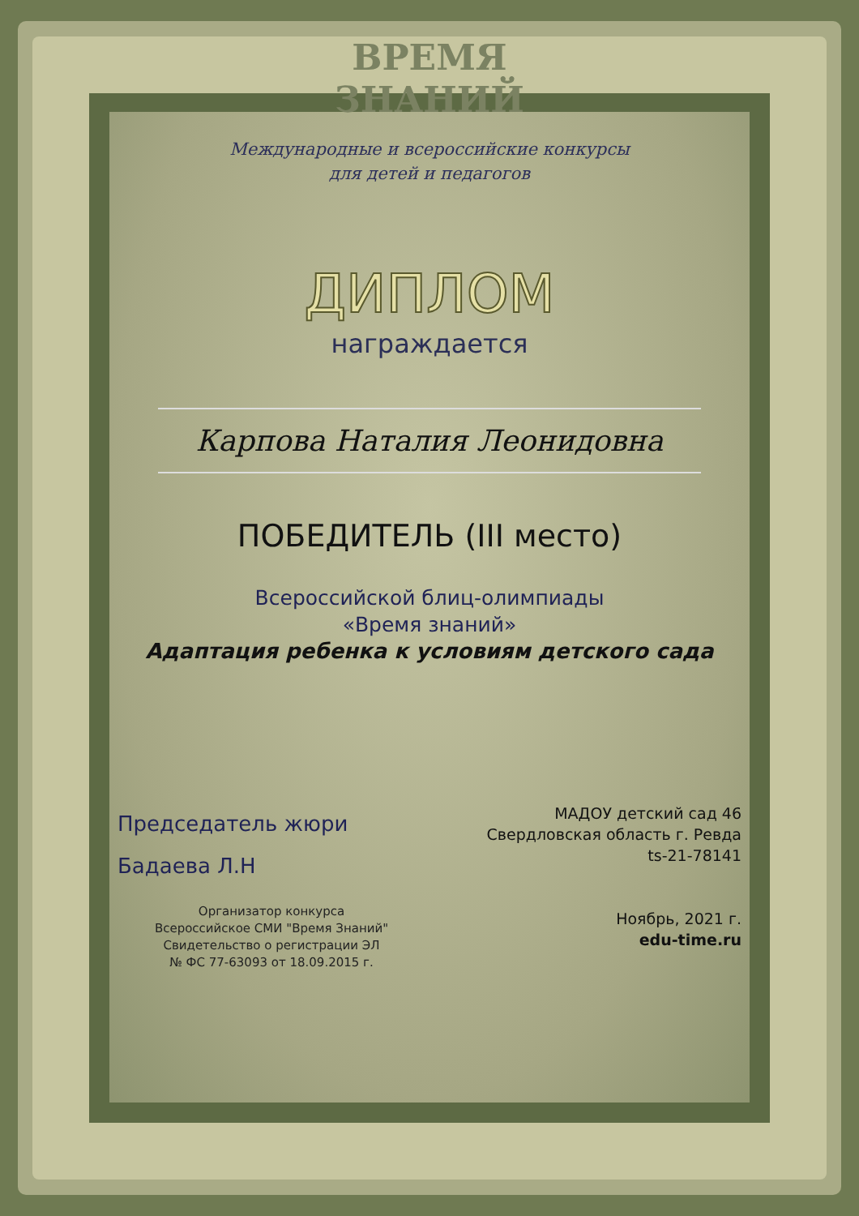ВРЕМЯ
ЗНАНИЙ
Международные и всероссийские конкурсы
для детей и педагогов
ДИПЛОМ
награждается
Карпова Наталия Леонидовна
ПОБЕДИТЕЛЬ (III место)
Всероссийской блиц-олимпиады
«Время знаний»
Адаптация ребенка к условиям детского сада
Председатель жюри
Бадаева Л.Н
Организатор конкурса
Всероссийское СМИ "Время Знаний"
Свидетельство о регистрации ЭЛ
№ ФС 77-63093 от 18.09.2015 г.
МАДОУ детский сад 46
Свердловская область г. Ревда
ts-21-78141
Ноябрь, 2021 г.
edu-time.ru